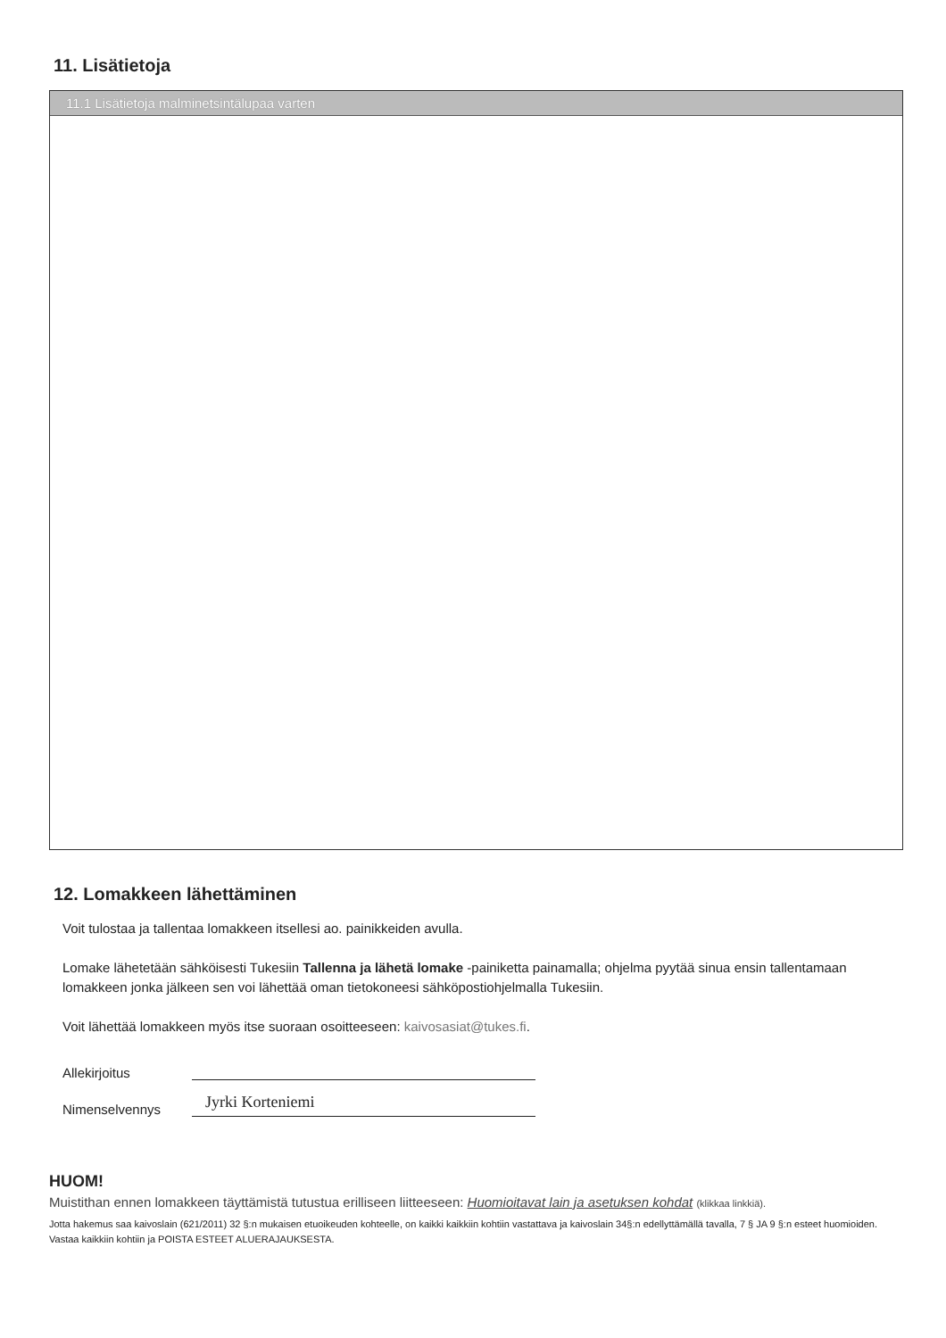11. Lisätietoja
11.1 Lisätietoja malminetsintälupaa varten
12. Lomakkeen lähettäminen
Voit tulostaa ja tallentaa lomakkeen itsellesi ao. painikkeiden avulla.
Lomake lähetetään sähköisesti Tukesiin Tallenna ja lähetä lomake -painiketta painamalla; ohjelma pyytää sinua ensin tallentamaan lomakkeen jonka jälkeen sen voi lähettää oman tietokoneesi sähköpostiohjelmalla Tukesiin.
Voit lähettää lomakkeen myös itse suoraan osoitteeseen: kaivosasiat@tukes.fi.
Allekirjoitus
Nimenselvennys Jyrki Korteniemi
HUOM!
Muistithan ennen lomakkeen täyttämistä tutustua erilliseen liitteeseen: Huomioitavat lain ja asetuksen kohdat (klikkaa linkkiä).
Jotta hakemus saa kaivoslain (621/2011) 32 §:n mukaisen etuoikeuden kohteelle, on kaikki kaikkiin kohtiin vastattava ja kaivoslain 34§:n edellyttämällä tavalla, 7 § JA 9 §:n esteet huomioiden. Vastaa kaikkiin kohtiin ja POISTA ESTEET ALUERAJAUKSESTA.